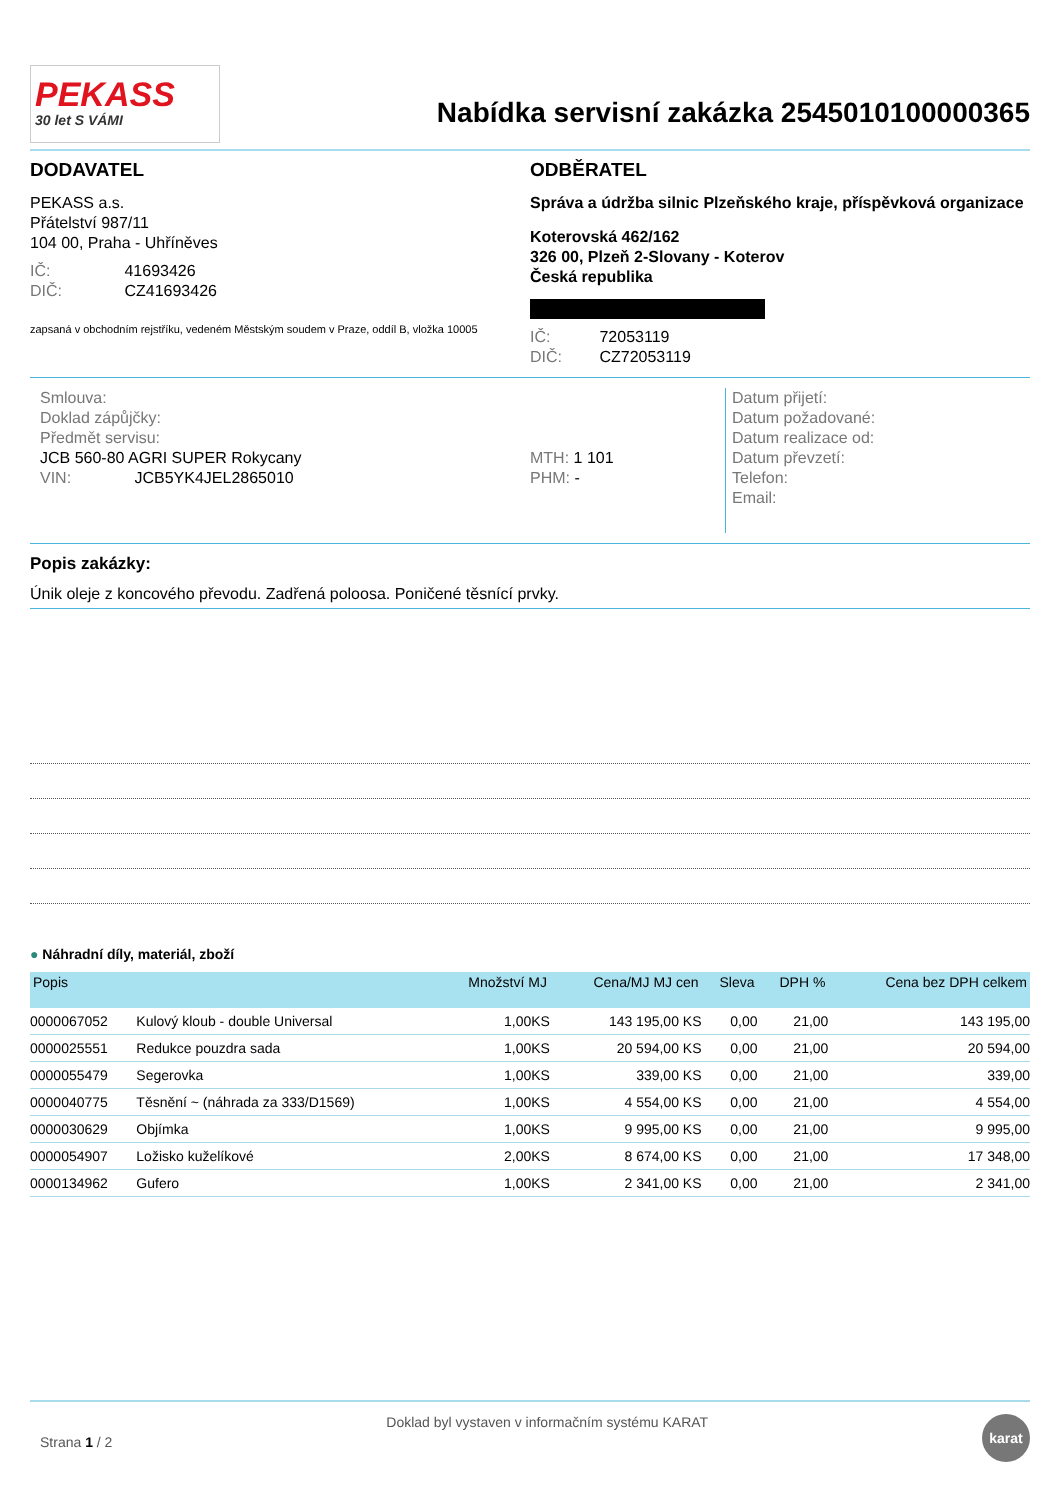PEKASS
30 let S VÁMI
Nabídka servisní zakázka 2545010100000365
DODAVATEL
PEKASS a.s.
Přátelství 987/11
104 00, Praha - Uhříněves
IČ: 41693426
DIČ: CZ41693426
zapsaná v obchodním rejstříku, vedeném Městským soudem v Praze, oddíl B, vložka 10005
ODBĚRATEL
Správa a údržba silnic Plzeňského kraje, příspěvková organizace
Koterovská 462/162
326 00, Plzeň 2-Slovany - Koterov
Česká republika
IČ: 72053119
DIČ: CZ72053119
Smlouva:
Doklad zápůjčky:
Předmět servisu:
JCB 560-80 AGRI SUPER Rokycany
VIN: JCB5YK4JEL2865010
MTH: 1 101
PHM: -
Datum přijetí:
Datum požadované:
Datum realizace od:
Datum převzetí:
Telefon:
Email:
Popis zakázky:
Únik oleje z koncového převodu. Zadřená poloosa. Poničené těsnící prvky.
● Náhradní díly, materiál, zboží
| Popis | | Množství MJ | Cena/MJ MJ cen | Sleva | DPH % | Cena bez DPH celkem |
| --- | --- | --- | --- | --- | --- | --- |
| 0000067052 | Kulový kloub - double Universal | 1,00KS | 143 195,00 KS | 0,00 | 21,00 | 143 195,00 |
| 0000025551 | Redukce pouzdra sada | 1,00KS | 20 594,00 KS | 0,00 | 21,00 | 20 594,00 |
| 0000055479 | Segerovka | 1,00KS | 339,00 KS | 0,00 | 21,00 | 339,00 |
| 0000040775 | Těsnění ~ (náhrada za 333/D1569) | 1,00KS | 4 554,00 KS | 0,00 | 21,00 | 4 554,00 |
| 0000030629 | Objímka | 1,00KS | 9 995,00 KS | 0,00 | 21,00 | 9 995,00 |
| 0000054907 | Ložisko kuželíkové | 2,00KS | 8 674,00 KS | 0,00 | 21,00 | 17 348,00 |
| 0000134962 | Gufero | 1,00KS | 2 341,00 KS | 0,00 | 21,00 | 2 341,00 |
Strana 1 / 2 Doklad byl vystaven v informačním systému KARAT karat